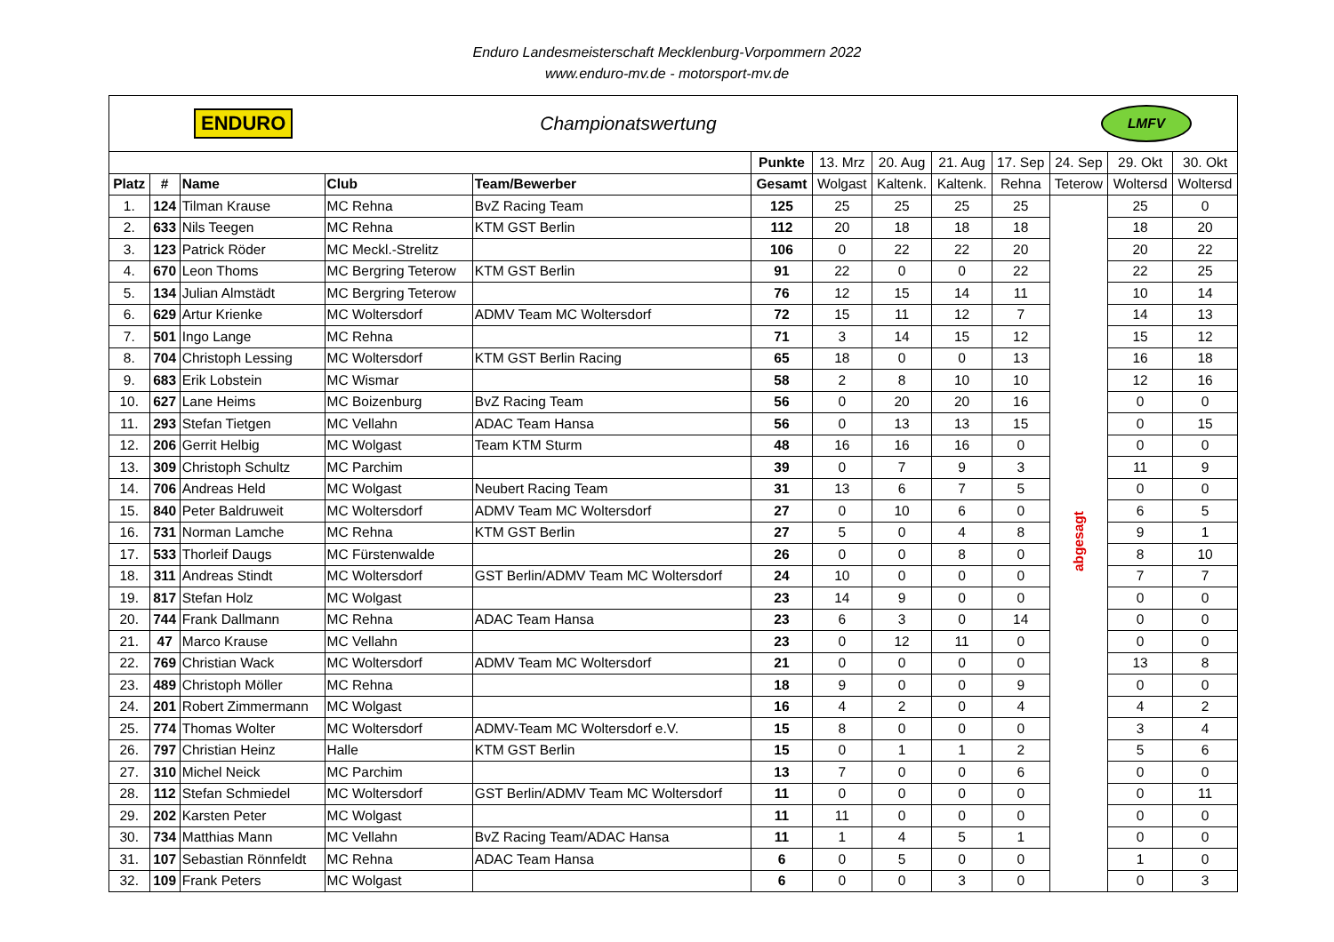Enduro Landesmeisterschaft Mecklenburg-Vorpommern 2022
www.enduro-mv.de - motorsport-mv.de
| ENDURO | | | Championatswertung | | | | | LMFV | | | | |
| | | | | | Punkte | 13. Mrz | 20. Aug | 21. Aug | 17. Sep | 24. Sep | 29. Okt | 30. Okt |
| Platz | # | Name | Club | Team/Bewerber | Gesamt | Wolgast | Kaltenk. | Kaltenk. | Rehna | Teterow | Woltersd | Woltersd |
| 1. | 124 | Tilman Krause | MC Rehna | BvZ Racing Team | 125 | 25 | 25 | 25 | 25 | abgesagt | 25 | 0 |
| 2. | 633 | Nils Teegen | MC Rehna | KTM GST Berlin | 112 | 20 | 18 | 18 | 18 | | 18 | 20 |
| 3. | 123 | Patrick Röder | MC Meckl.-Strelitz | | 106 | 0 | 22 | 22 | 20 | | 20 | 22 |
| 4. | 670 | Leon Thoms | MC Bergring Teterow | KTM GST Berlin | 91 | 22 | 0 | 0 | 22 | | 22 | 25 |
| 5. | 134 | Julian Almstädt | MC Bergring Teterow | | 76 | 12 | 15 | 14 | 11 | | 10 | 14 |
| 6. | 629 | Artur Krienke | MC Woltersdorf | ADMV Team MC Woltersdorf | 72 | 15 | 11 | 12 | 7 | | 14 | 13 |
| 7. | 501 | Ingo Lange | MC Rehna | | 71 | 3 | 14 | 15 | 12 | | 15 | 12 |
| 8. | 704 | Christoph Lessing | MC Woltersdorf | KTM GST Berlin Racing | 65 | 18 | 0 | 0 | 13 | | 16 | 18 |
| 9. | 683 | Erik Lobstein | MC Wismar | | 58 | 2 | 8 | 10 | 10 | | 12 | 16 |
| 10. | 627 | Lane Heims | MC Boizenburg | BvZ Racing Team | 56 | 0 | 20 | 20 | 16 | | 0 | 0 |
| 11. | 293 | Stefan Tietgen | MC Vellahn | ADAC Team Hansa | 56 | 0 | 13 | 13 | 15 | | 0 | 15 |
| 12. | 206 | Gerrit Helbig | MC Wolgast | Team KTM Sturm | 48 | 16 | 16 | 16 | 0 | | 0 | 0 |
| 13. | 309 | Christoph Schultz | MC Parchim | | 39 | 0 | 7 | 9 | 3 | | 11 | 9 |
| 14. | 706 | Andreas Held | MC Wolgast | Neubert Racing Team | 31 | 13 | 6 | 7 | 5 | | 0 | 0 |
| 15. | 840 | Peter Baldruweit | MC Woltersdorf | ADMV Team MC Woltersdorf | 27 | 0 | 10 | 6 | 0 | | 6 | 5 |
| 16. | 731 | Norman Lamche | MC Rehna | KTM GST Berlin | 27 | 5 | 0 | 4 | 8 | | 9 | 1 |
| 17. | 533 | Thorleif Daugs | MC Fürstenwalde | | 26 | 0 | 0 | 8 | 0 | | 8 | 10 |
| 18. | 311 | Andreas Stindt | MC Woltersdorf | GST Berlin/ADMV Team MC Woltersdorf | 24 | 10 | 0 | 0 | 0 | | 7 | 7 |
| 19. | 817 | Stefan Holz | MC Wolgast | | 23 | 14 | 9 | 0 | 0 | | 0 | 0 |
| 20. | 744 | Frank Dallmann | MC Rehna | ADAC Team Hansa | 23 | 6 | 3 | 0 | 14 | | 0 | 0 |
| 21. | 47 | Marco Krause | MC Vellahn | | 23 | 0 | 12 | 11 | 0 | | 0 | 0 |
| 22. | 769 | Christian Wack | MC Woltersdorf | ADMV Team MC Woltersdorf | 21 | 0 | 0 | 0 | 0 | | 13 | 8 |
| 23. | 489 | Christoph Möller | MC Rehna | | 18 | 9 | 0 | 0 | 9 | | 0 | 0 |
| 24. | 201 | Robert Zimmermann | MC Wolgast | | 16 | 4 | 2 | 0 | 4 | | 4 | 2 |
| 25. | 774 | Thomas Wolter | MC Woltersdorf | ADMV-Team MC Woltersdorf e.V. | 15 | 8 | 0 | 0 | 0 | | 3 | 4 |
| 26. | 797 | Christian Heinz | Halle | KTM GST Berlin | 15 | 0 | 1 | 1 | 2 | | 5 | 6 |
| 27. | 310 | Michel Neick | MC Parchim | | 13 | 7 | 0 | 0 | 6 | | 0 | 0 |
| 28. | 112 | Stefan Schmiedel | MC Woltersdorf | GST Berlin/ADMV Team MC Woltersdorf | 11 | 0 | 0 | 0 | 0 | | 0 | 11 |
| 29. | 202 | Karsten Peter | MC Wolgast | | 11 | 11 | 0 | 0 | 0 | | 0 | 0 |
| 30. | 734 | Matthias Mann | MC Vellahn | BvZ Racing Team/ADAC Hansa | 11 | 1 | 4 | 5 | 1 | | 0 | 0 |
| 31. | 107 | Sebastian Rönnfeldt | MC Rehna | ADAC Team Hansa | 6 | 0 | 5 | 0 | 0 | | 1 | 0 |
| 32. | 109 | Frank Peters | MC Wolgast | | 6 | 0 | 0 | 3 | 0 | | 0 | 3 |